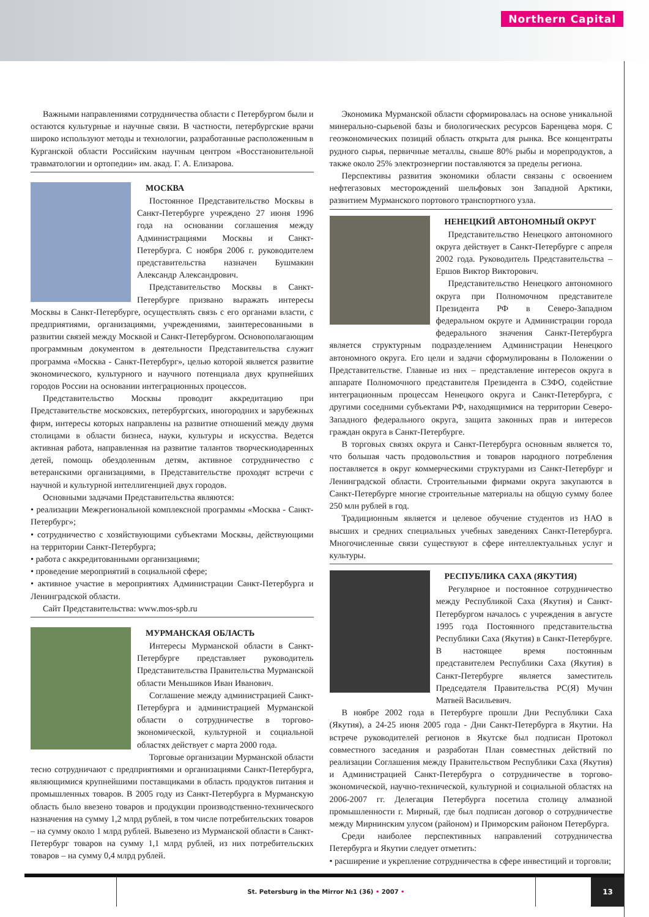Northern Capital
Важными направлениями сотрудничества области с Петербургом были и остаются культурные и научные связи. В частности, петербургские врачи широко используют методы и технологии, разработанные расположенным в Курганской области Российским научным центром «Восстановительной травматологии и ортопедии» им. акад. Г. А. Елизарова.
МОСКВА
Постоянное Представительство Москвы в Санкт-Петербурге учреждено 27 июня 1996 года на основании соглашения между Администрациями Москвы и Санкт-Петербурга. С ноября 2006 г. руководителем представительства назначен Бушмакин Александр Александрович.
Представительство Москвы в Санкт-Петербурге призвано выражать интересы Москвы в Санкт-Петербурге, осуществлять связь с его органами власти, с предприятиями, организациями, учреждениями, заинтересованными в развитии связей между Москвой и Санкт-Петербургом. Основополагающим программным документом в деятельности Представительства служит программа «Москва - Санкт-Петербург», целью которой является развитие экономического, культурного и научного потенциала двух крупнейших городов России на основании интеграционных процессов.
Представительство Москвы проводит аккредитацию при Представительстве московских, петербургских, иногородних и зарубежных фирм, интересы которых направлены на развитие отношений между двумя столицами в области бизнеса, науки, культуры и искусства. Ведется активная работа, направленная на развитие талантов творческиодаренных детей, помощь обездоленным детям, активное сотрудничество с ветеранскими организациями, в Представительстве проходят встречи с научной и культурной интеллигенцией двух городов.
Основными задачами Представительства являются:
• реализации Межрегиональной комплексной программы «Москва - Санкт-Петербург»;
• сотрудничество с хозяйствующими субъектами Москвы, действующими на территории Санкт-Петербурга;
• работа с аккредитованными организациями;
• проведение мероприятий в социальной сфере;
• активное участие в мероприятиях Администрации Санкт-Петербурга и Ленинградской области.
Сайт Представительства: www.mos-spb.ru
МУРМАНСКАЯ ОБЛАСТЬ
Интересы Мурманской области в Санкт-Петербурге представляет руководитель Представительства Правительства Мурманской области Меньшиков Иван Иванович.
Соглашение между администрацией Санкт-Петербурга и администрацией Мурманской области о сотрудничестве в торгово-экономической, культурной и социальной областях действует с марта 2000 года.
Торговые организации Мурманской области тесно сотрудничают с предприятиями и организациями Санкт-Петербурга, являющимися крупнейшими поставщиками в область продуктов питания и промышленных товаров. В 2005 году из Санкт-Петербурга в Мурманскую область было ввезено товаров и продукции производственно-технического назначения на сумму 1,2 млрд рублей, в том числе потребительских товаров – на сумму около 1 млрд рублей. Вывезено из Мурманской области в Санкт-Петербург товаров на сумму 1,1 млрд рублей, из них потребительских товаров – на сумму 0,4 млрд рублей.
Экономика Мурманской области сформировалась на основе уникальной минерально-сырьевой базы и биологических ресурсов Баренцева моря. С геоэкономических позиций область открыта для рынка. Все концентраты рудного сырья, первичные металлы, свыше 80% рыбы и морепродуктов, а также около 25% электроэнергии поставляются за пределы региона.
Перспективы развития экономики области связаны с освоением нефтегазовых месторождений шельфовых зон Западной Арктики, развитием Мурманского портового транспортного узла.
НЕНЕЦКИЙ АВТОНОМНЫЙ ОКРУГ
Представительство Ненецкого автономного округа действует в Санкт-Петербурге с апреля 2002 года. Руководитель Представительства – Ершов Виктор Викторович.
Представительство Ненецкого автономного округа при Полномочном представителе Президента РФ в Северо-Западном федеральном округе и Администрации города федерального значения Санкт-Петербурга является структурным подразделением Администрации Ненецкого автономного округа. Его цели и задачи сформулированы в Положении о Представительстве. Главные из них – представление интересов округа в аппарате Полномочного представителя Президента в СЗФО, содействие интеграционным процессам Ненецкого округа и Санкт-Петербурга, с другими соседними субъектами РФ, находящимися на территории Северо-Западного федерального округа, защита законных прав и интересов граждан округа в Санкт-Петербурге.
В торговых связях округа и Санкт-Петербурга основным является то, что большая часть продовольствия и товаров народного потребления поставляется в округ коммерческими структурами из Санкт-Петербург и Ленинградской области. Строительными фирмами округа закупаются в Санкт-Петербурге многие строительные материалы на общую сумму более 250 млн рублей в год.
Традиционным является и целевое обучение студентов из НАО в высших и средних специальных учебных заведениях Санкт-Петербурга. Многочисленные связи существуют в сфере интеллектуальных услуг и культуры.
РЕСПУБЛИКА САХА (ЯКУТИЯ)
Регулярное и постоянное сотрудничество между Республикой Саха (Якутия) и Санкт-Петербургом началось с учреждения в августе 1995 года Постоянного представительства Республики Саха (Якутия) в Санкт-Петербурге. В настоящее время постоянным представителем Республики Саха (Якутия) в Санкт-Петербурге является заместитель Председателя Правительства РС(Я) Мучин Матвей Васильевич.
В ноябре 2002 года в Петербурге прошли Дни Республики Саха (Якутия), а 24-25 июня 2005 года - Дни Санкт-Петербурга в Якутии. На встрече руководителей регионов в Якутске был подписан Протокол совместного заседания и разработан План совместных действий по реализации Соглашения между Правительством Республики Саха (Якутия) и Администрацией Санкт-Петербурга о сотрудничестве в торгово-экономической, научно-технической, культурной и социальной областях на 2006-2007 гг. Делегация Петербурга посетила столицу алмазной промышленности г. Мирный, где был подписан договор о сотрудничестве между Мирнинским улусом (районом) и Приморским районом Петербурга.
Среди наиболее перспективных направлений сотрудничества Петербурга и Якутии следует отметить:
• расширение и укрепление сотрудничества в сфере инвестиций и торговли;
St. Petersburg in the Mirror №1 (36) • 2007 •
13